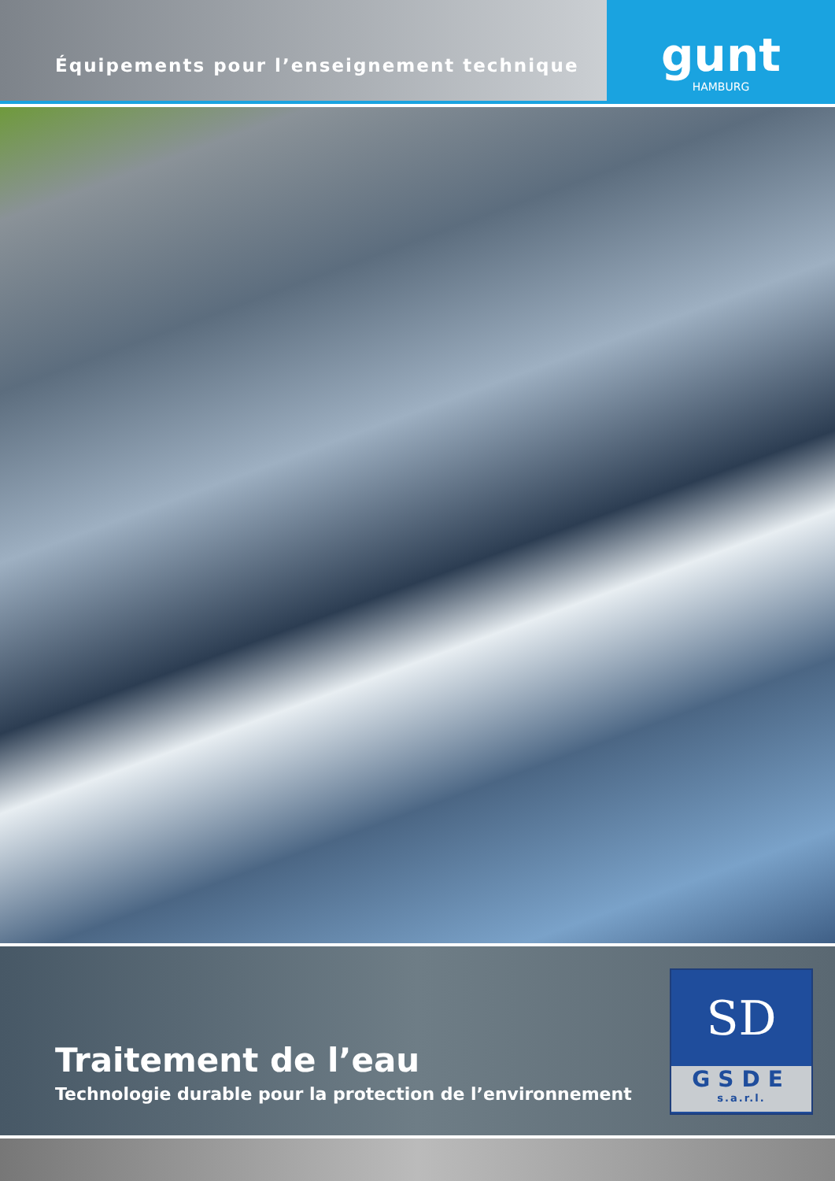Équipements pour l’enseignement technique
gunt
HAMBURG
Traitement de l’eau
Technologie durable pour la protection de l’environnement
SD
GSDE
s.a.r.l.